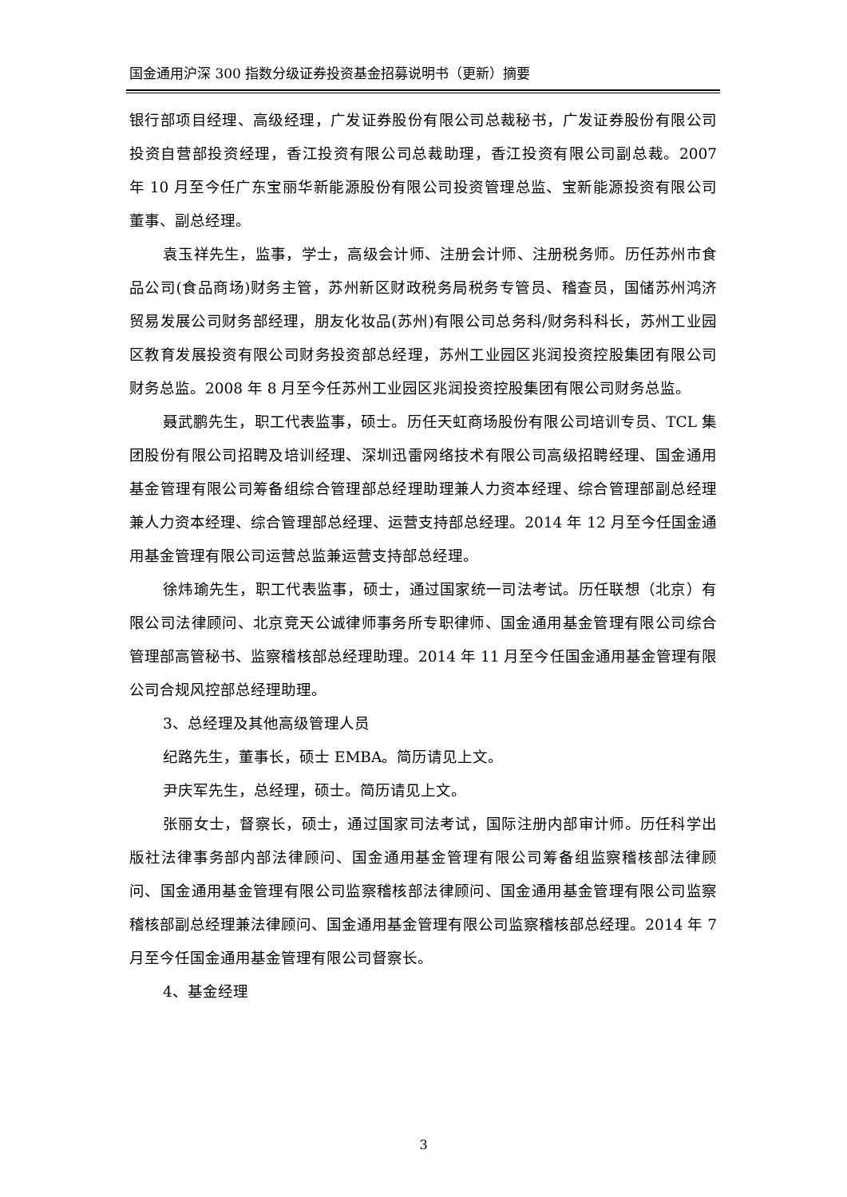国金通用沪深 300 指数分级证券投资基金招募说明书（更新）摘要
银行部项目经理、高级经理，广发证券股份有限公司总裁秘书，广发证券股份有限公司投资自营部投资经理，香江投资有限公司总裁助理，香江投资有限公司副总裁。2007 年 10 月至今任广东宝丽华新能源股份有限公司投资管理总监、宝新能源投资有限公司董事、副总经理。
袁玉祥先生，监事，学士，高级会计师、注册会计师、注册税务师。历任苏州市食品公司(食品商场)财务主管，苏州新区财政税务局税务专管员、稽查员，国储苏州鸿济贸易发展公司财务部经理，朋友化妆品(苏州)有限公司总务科/财务科科长，苏州工业园区教育发展投资有限公司财务投资部总经理，苏州工业园区兆润投资控股集团有限公司财务总监。2008 年 8 月至今任苏州工业园区兆润投资控股集团有限公司财务总监。
聂武鹏先生，职工代表监事，硕士。历任天虹商场股份有限公司培训专员、TCL 集团股份有限公司招聘及培训经理、深圳迅雷网络技术有限公司高级招聘经理、国金通用基金管理有限公司筹备组综合管理部总经理助理兼人力资本经理、综合管理部副总经理兼人力资本经理、综合管理部总经理、运营支持部总经理。2014 年 12 月至今任国金通用基金管理有限公司运营总监兼运营支持部总经理。
徐炜瑜先生，职工代表监事，硕士，通过国家统一司法考试。历任联想（北京）有限公司法律顾问、北京竞天公诚律师事务所专职律师、国金通用基金管理有限公司综合管理部高管秘书、监察稽核部总经理助理。2014 年 11 月至今任国金通用基金管理有限公司合规风控部总经理助理。
3、总经理及其他高级管理人员
纪路先生，董事长，硕士 EMBA。简历请见上文。
尹庆军先生，总经理，硕士。简历请见上文。
张丽女士，督察长，硕士，通过国家司法考试，国际注册内部审计师。历任科学出版社法律事务部内部法律顾问、国金通用基金管理有限公司筹备组监察稽核部法律顾问、国金通用基金管理有限公司监察稽核部法律顾问、国金通用基金管理有限公司监察稽核部副总经理兼法律顾问、国金通用基金管理有限公司监察稽核部总经理。2014 年 7 月至今任国金通用基金管理有限公司督察长。
4、基金经理
3